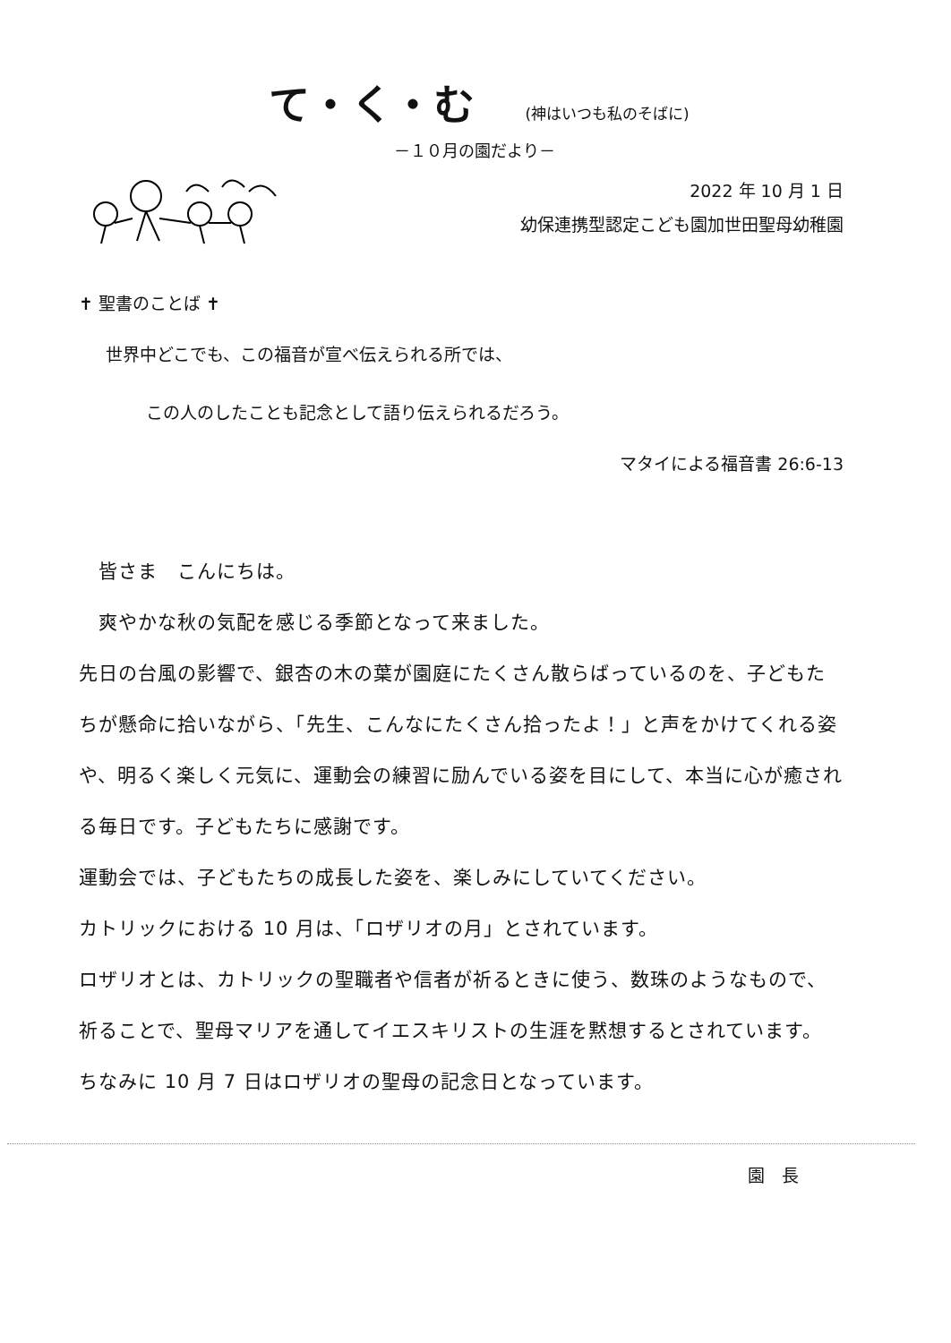て・く・む (神はいつも私のそばに)
－１０月の園だより－
2022 年 10 月 1 日
幼保連携型認定こども園加世田聖母幼稚園
✝ 聖書のことば ✝
世界中どこでも、この福音が宣べ伝えられる所では、
この人のしたことも記念として語り伝えられるだろう。
マタイによる福音書 26:6-13
　皆さま　こんにちは。
　爽やかな秋の気配を感じる季節となって来ました。
先日の台風の影響で、銀杏の木の葉が園庭にたくさん散らばっているのを、子どもたちが懸命に拾いながら、「先生、こんなにたくさん拾ったよ！」と声をかけてくれる姿や、明るく楽しく元気に、運動会の練習に励んでいる姿を目にして、本当に心が癒される毎日です。子どもたちに感謝です。
運動会では、子どもたちの成長した姿を、楽しみにしていてください。
カトリックにおける 10 月は、「ロザリオの月」とされています。
ロザリオとは、カトリックの聖職者や信者が祈るときに使う、数珠のようなもので、祈ることで、聖母マリアを通してイエスキリストの生涯を黙想するとされています。
ちなみに 10 月 7 日はロザリオの聖母の記念日となっています。
園　長